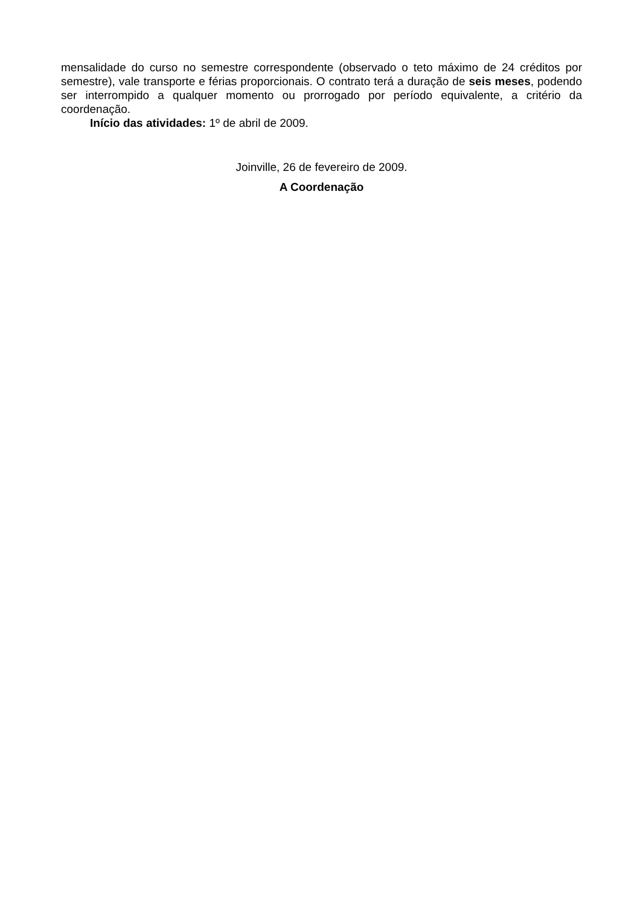mensalidade do curso no semestre correspondente (observado o teto máximo de 24 créditos por semestre), vale transporte e férias proporcionais. O contrato terá a duração de seis meses, podendo ser interrompido a qualquer momento ou prorrogado por período equivalente, a critério da coordenação.
Início das atividades: 1º de abril de 2009.
Joinville, 26 de fevereiro de 2009.
A Coordenação